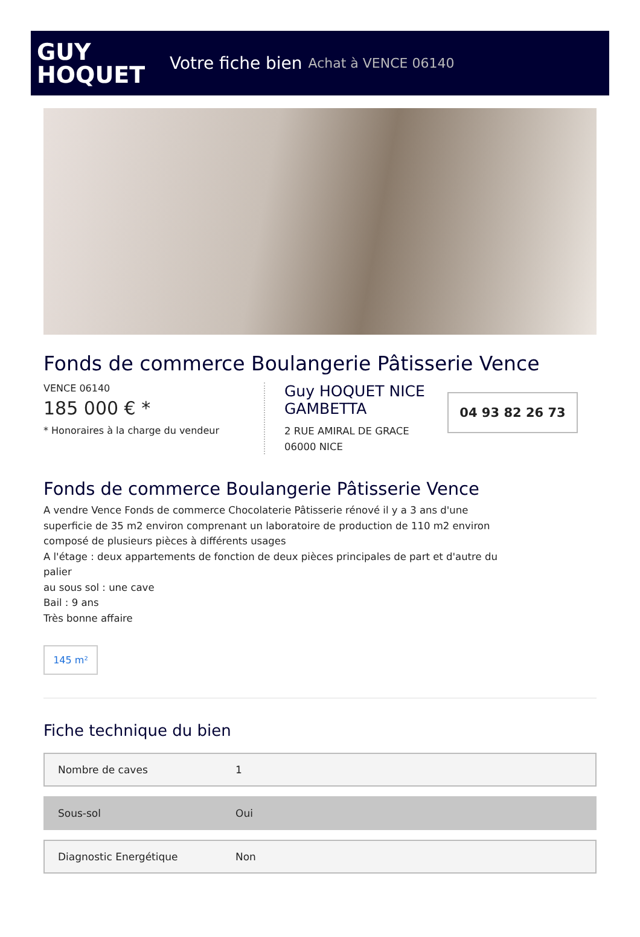GUY
HOQUET
Votre fiche bien Achat à VENCE 06140
Fonds de commerce Boulangerie Pâtisserie Vence
VENCE 06140
185 000 € *
* Honoraires à la charge du vendeur
Guy HOQUET NICE GAMBETTA
2 RUE AMIRAL DE GRACE
06000 NICE
04 93 82 26 73
Fonds de commerce Boulangerie Pâtisserie Vence
A vendre Vence Fonds de commerce Chocolaterie Pâtisserie rénové il y a 3 ans d'une
superficie de 35 m2 environ comprenant un laboratoire de production de 110 m2 environ
composé de plusieurs pièces à différents usages
A l'étage : deux appartements de fonction de deux pièces principales de part et d'autre du
palier
au sous sol : une cave
Bail : 9 ans
Très bonne affaire
145 m²
Fiche technique du bien
| Nombre de caves | 1 |
| Sous-sol | Oui |
| Diagnostic Energétique | Non |